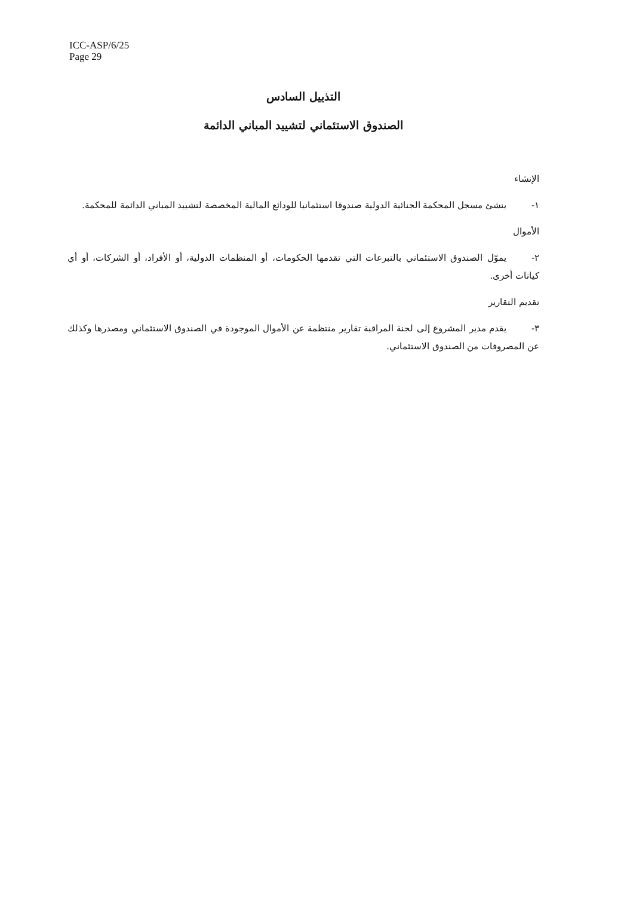ICC-ASP/6/25
Page 29
التذييل السادس
الصندوق الاستئماني لتشييد المباني الدائمة
الإنشاء
١- ينشئ مسجل المحكمة الجنائية الدولية صندوقا استئمانيا للودائع المالية المخصصة لتشييد المباني الدائمة للمحكمة.
الأموال
٢- يموّل الصندوق الاستئماني بالتبرعات التي تقدمها الحكومات، أو المنظمات الدولية، أو الأفراد، أو الشركات، أو أي كيانات أخرى.
تقديم التقارير
٣- يقدم مدير المشروع إلى لجنة المراقبة تقارير منتظمة عن الأموال الموجودة في الصندوق الاستئماني ومصدرها وكذلك عن المصروفات من الصندوق الاستئماني.